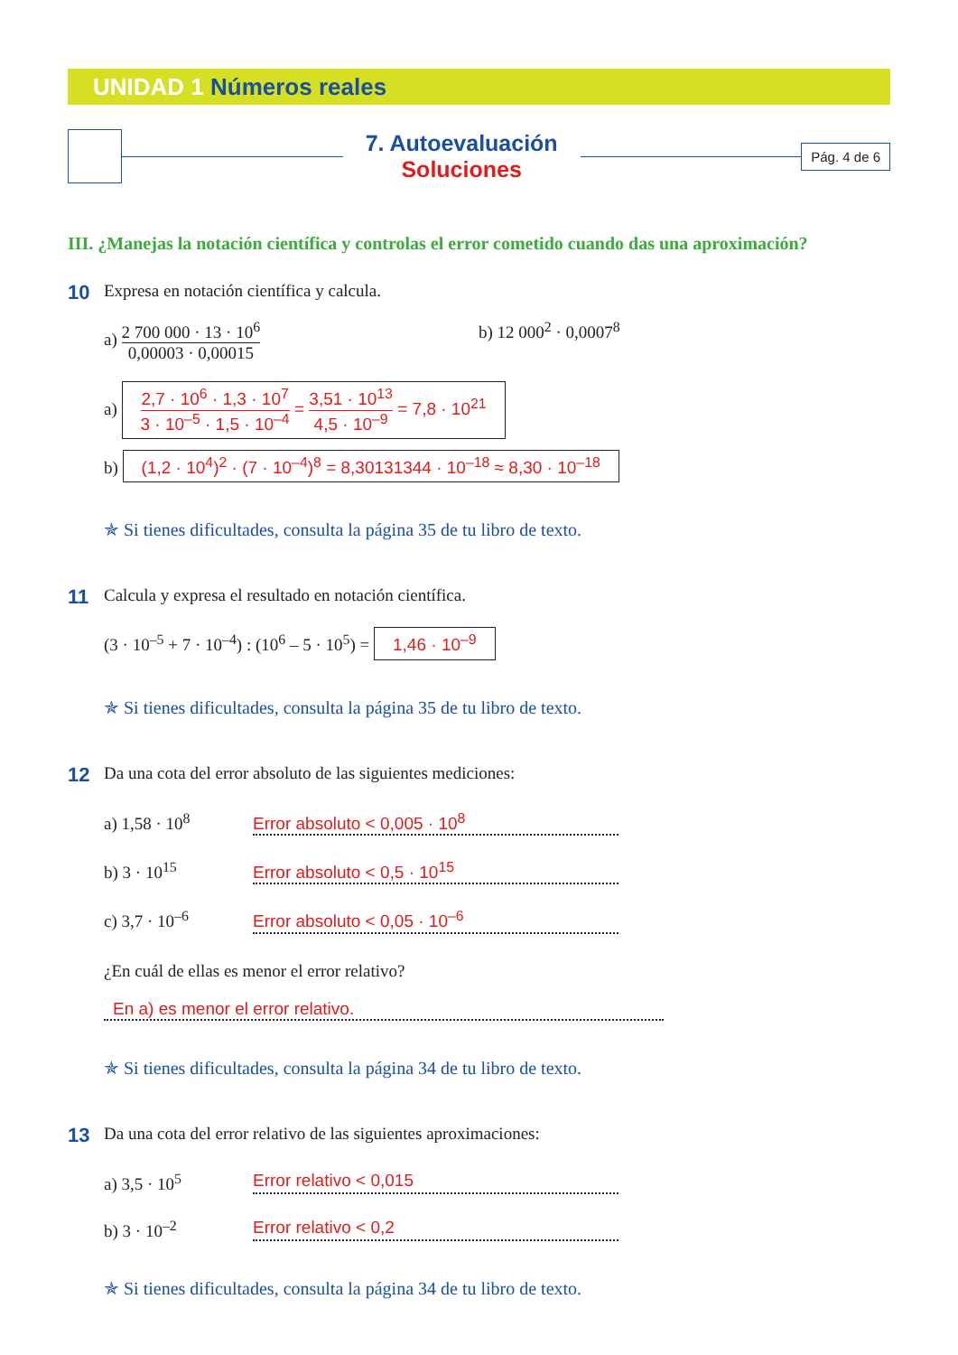UNIDAD 1 Números reales
7. Autoevaluación
Soluciones
Pág. 4 de 6
III. ¿Manejas la notación científica y controlas el error cometido cuando das una aproximación?
10
Expresa en notación científica y calcula.
a)
2 700 000 · 13 · 10<sup>6</sup>
0,00003 · 0,00015
b) 12 000<sup>2</sup> · 0,0007<sup>8</sup>
a)
2,7 · 10<sup>6</sup> · 1,3 · 10<sup>7</sup>
3 · 10<sup>–5</sup> · 1,5 · 10<sup>–4</sup>
=
3,51 · 10<sup>13</sup>
4,5 · 10<sup>–9</sup>
= 7,8 · 10<sup>21</sup>
b) (1,2 · 10<sup>4</sup>)<sup>2</sup> · (7 · 10<sup>–4</sup>)<sup>8</sup> = 8,30131344 · 10<sup>–18</sup> ≈ 8,30 · 10<sup>–18</sup>
✯ Si tienes dificultades, consulta la página 35 de tu libro de texto.
11
Calcula y expresa el resultado en notación científica.
(3 · 10<sup>–5</sup> + 7 · 10<sup>–4</sup>) : (10<sup>6</sup> – 5 · 10<sup>5</sup>) = 1,46 · 10<sup>–9</sup>
✯ Si tienes dificultades, consulta la página 35 de tu libro de texto.
12
Da una cota del error absoluto de las siguientes mediciones:
a) 1,58 · 10<sup>8</sup> Error absoluto < 0,005 · 10<sup>8</sup>
b) 3 · 10<sup>15</sup> Error absoluto < 0,5 · 10<sup>15</sup>
c) 3,7 · 10<sup>–6</sup> Error absoluto < 0,05 · 10<sup>–6</sup>
¿En cuál de ellas es menor el error relativo?
En a) es menor el error relativo.
✯ Si tienes dificultades, consulta la página 34 de tu libro de texto.
13
Da una cota del error relativo de las siguientes aproximaciones:
a) 3,5 · 10<sup>5</sup> Error relativo < 0,015
b) 3 · 10<sup>–2</sup> Error relativo < 0,2
✯ Si tienes dificultades, consulta la página 34 de tu libro de texto.